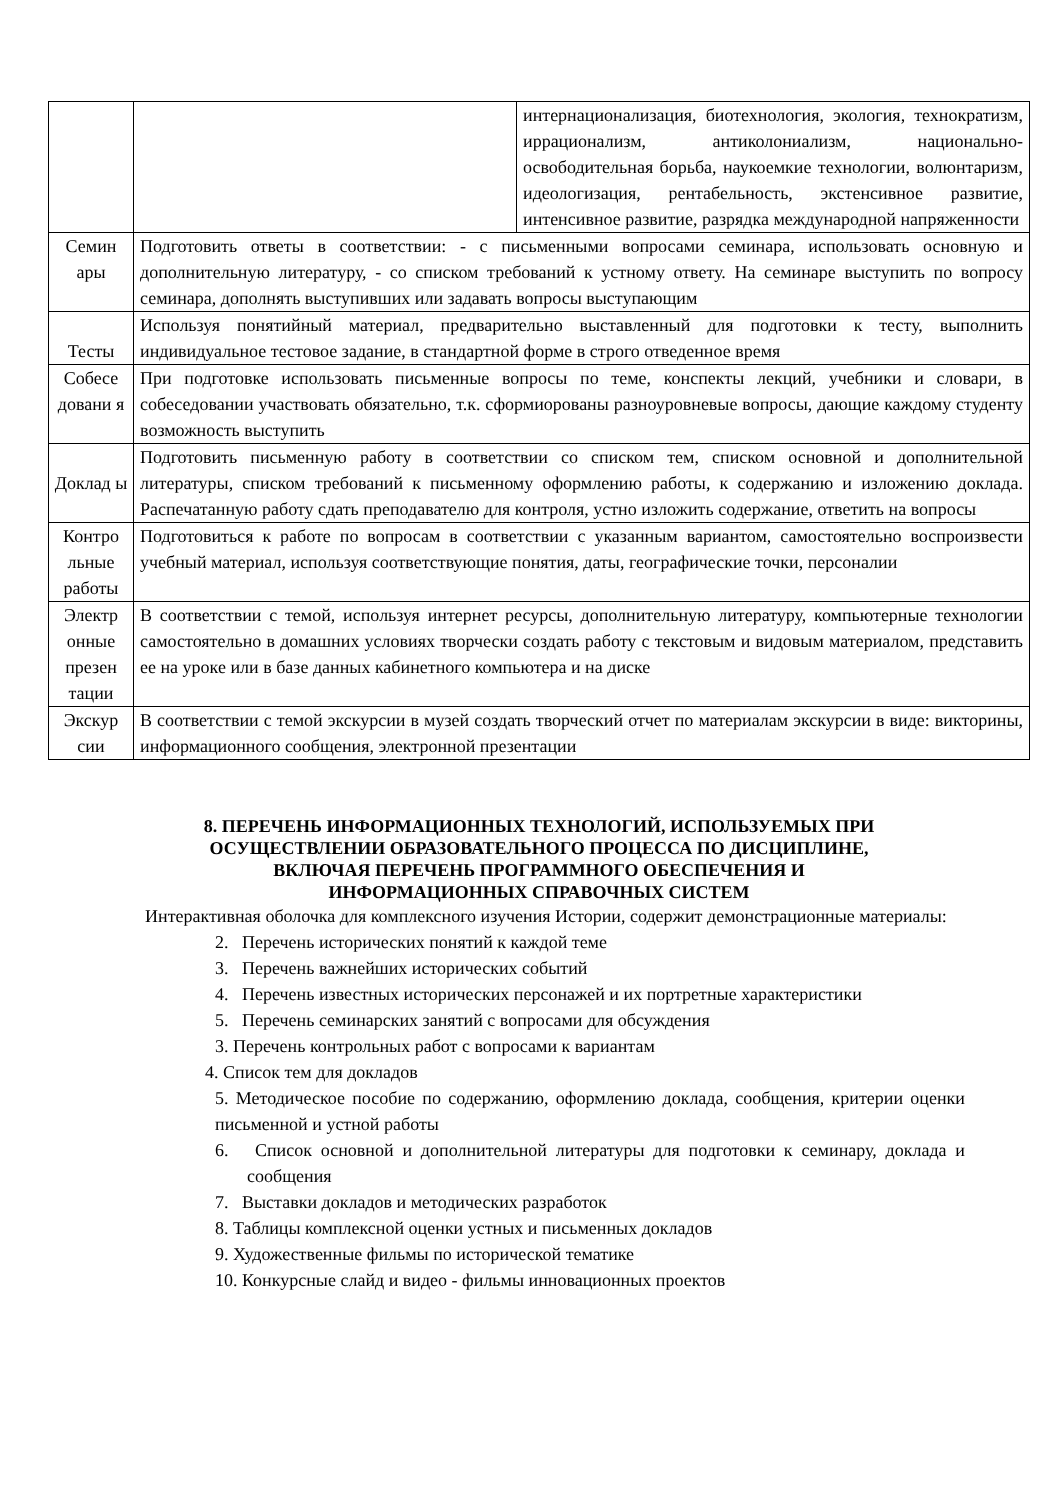| | | интернационализация, биотехнология, экология, технократизм, иррационализм, антиколониализм, национально-освободительная борьба, наукоемкие технологии, волюнтаризм, идеологизация, рентабельность, экстенсивное развитие, интенсивное развитие, разрядка международной напряженности |
| Семин ары | Подготовить ответы в соответствии: - с письменными вопросами семинара, использовать основную и дополнительную литературу, - со списком требований к устному ответу. На семинаре выступить по вопросу семинара, дополнять выступивших или задавать вопросы выступающим | |
| Тесты | Используя понятийный материал, предварительно выставленный для подготовки к тесту, выполнить индивидуальное тестовое задание, в стандартной форме в строго отведенное время | |
| Собесе довани я | При подготовке использовать письменные вопросы по теме, конспекты лекций, учебники и словари, в собеседовании участвовать обязательно, т.к. сформиорованы разноуровневые вопросы, дающие каждому студенту возможность выступить | |
| Доклад ы | Подготовить письменную работу в соответствии со списком тем, списком основной и дополнительной литературы, списком требований к письменному оформлению работы, к содержанию и изложению доклада. Распечатанную работу сдать преподавателю для контроля, устно изложить содержание, ответить на вопросы | |
| Контро льные работы | Подготовиться к работе по вопросам в соответствии с указанным вариантом, самостоятельно воспроизвести учебный материал, используя соответствующие понятия, даты, географические точки, персоналии | |
| Электр онные презен тации | В соответствии с темой, используя интернет ресурсы, дополнительную литературу, компьютерные технологии самостоятельно в домашних условиях творчески создать работу с текстовым и видовым материалом, представить ее на уроке или в базе данных кабинетного компьютера и на диске | |
| Экскур сии | В соответствии с темой экскурсии в музей создать творческий отчет по материалам экскурсии в виде: викторины, информационного сообщения, электронной презентации | |
8. ПЕРЕЧЕНЬ ИНФОРМАЦИОННЫХ ТЕХНОЛОГИЙ, ИСПОЛЬЗУЕМЫХ ПРИ
ОСУЩЕСТВЛЕНИИ ОБРАЗОВАТЕЛЬНОГО ПРОЦЕССА ПО ДИСЦИПЛИНЕ,
ВКЛЮЧАЯ ПЕРЕЧЕНЬ ПРОГРАММНОГО ОБЕСПЕЧЕНИЯ И
ИНФОРМАЦИОННЫХ СПРАВОЧНЫХ СИСТЕМ
Интерактивная оболочка для комплексного изучения Истории, содержит демонстрационные материалы:
2. Перечень исторических понятий к каждой теме
3. Перечень важнейших исторических событий
4. Перечень известных исторических персонажей и их портретные характеристики
5. Перечень семинарских занятий с вопросами для обсуждения
3. Перечень контрольных работ с вопросами к вариантам
4. Список тем для докладов
5. Методическое пособие по содержанию, оформлению доклада, сообщения, критерии оценки письменной и устной работы
6. Список основной и дополнительной литературы для подготовки к семинару, доклада и сообщения
7. Выставки докладов и методических разработок
8. Таблицы комплексной оценки устных и письменных докладов
9. Художественные фильмы по исторической тематике
10. Конкурсные слайд и видео - фильмы инновационных проектов